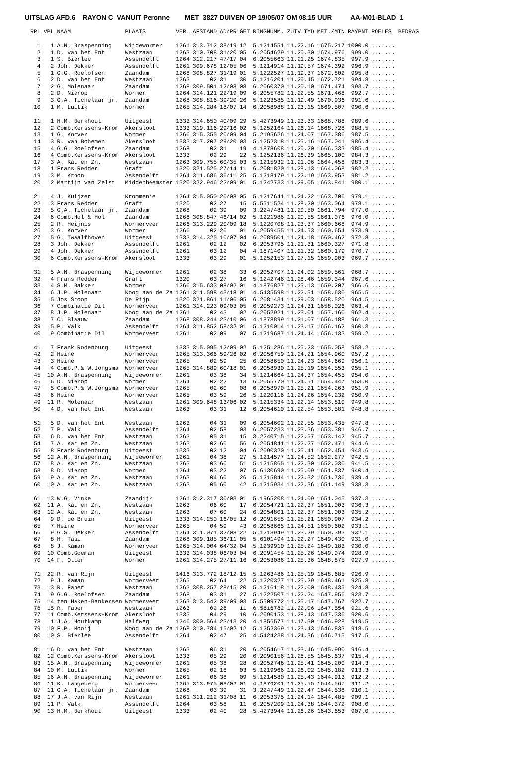UITSLAG AFD.6 RAYON C VANUIT Peronne MET 3827 DUIVEN OP 19/05/07 OM 08.15 UUR AA-M01-BLAD 1
| RPL | VPL | NAAM | PLAATS | VER. | AFSTAND | AD/PR | GET | RINGNUMM. | ZUIV.TYD | MET./MIN | RAYPNT | POELES | BEDRAG |
| --- | --- | --- | --- | --- | --- | --- | --- | --- | --- | --- | --- | --- | --- |
| 1 | 1 | A.N. Braspenning | Wijdewormer | 1261 | 313.712 | 38/19 | 12 | 5.1214551 | 11.22.16 | 1675.217 | 1000.0 | ....... | |
| 2 | 1 | D. van het Ent | Westzaan | 1263 | 310.708 | 31/20 | 05 | 6.2054629 | 11.20.30 | 1674.976 | 999.0 | ....... | |
| 3 | 1 | S. Bierlee | Assendelft | 1264 | 312.217 | 47/17 | 04 | 6.2055663 | 11.21.25 | 1674.835 | 997.9 | ....... | |
| 4 | 2 | Joh. Dekker | Assendelft | 1261 | 309.678 | 12/05 | 06 | 5.1214914 | 11.19.57 | 1674.392 | 996.9 | ....... | |
| 5 | 1 | G.G. Roelofsen | Zaandam | 1268 | 308.827 | 31/19 | 01 | 5.1222527 | 11.19.37 | 1672.802 | 995.8 | ....... | |
| 6 | 2 | D. van het Ent | Westzaan | 1263 | 02 | 31 | 30 | 5.1216201 | 11.20.45 | 1672.721 | 994.8 | ....... | |
| 7 | 2 | G. Molenaar | Zaandam | 1268 | 309.501 | 12/08 | 08 | 6.2060370 | 11.20.10 | 1671.474 | 993.7 | ....... | |
| 8 | 2 | D. Nierop | Wormer | 1264 | 314.121 | 22/19 | 09 | 6.2055782 | 11.22.55 | 1671.468 | 992.7 | ....... | |
| 9 | 3 | G.A. Tichelaar jr. | Zaandam | 1268 | 308.816 | 39/20 | 26 | 5.1223585 | 11.19.49 | 1670.936 | 991.6 | ....... | |
| 10 | 1 | M. Luttik | Wormer | 1265 | 314.284 | 18/07 | 14 | 6.2058988 | 11.23.15 | 1669.507 | 990.6 | ....... | |
| 11 | 1 | H.M. Berkhout | Uitgeest | 1333 | 314.650 | 40/09 | 29 | 5.4273949 | 11.23.33 | 1668.788 | 989.6 | ....... | |
| 12 | 2 | Comb.Kerssens-Krom | Akersloot | 1333 | 319.116 | 29/16 | 02 | 5.1252164 | 11.26.14 | 1668.728 | 988.5 | ....... | |
| 13 | 1 | G. Korver | Wormer | 1266 | 315.355 | 20/09 | 04 | 5.2195626 | 11.24.07 | 1667.386 | 987.5 | ....... | |
| 14 | 3 | R. van Bohemen | Akersloot | 1333 | 317.207 | 29/20 | 03 | 5.1252318 | 11.25.16 | 1667.041 | 986.4 | ....... | |
| 15 | 4 | G.G. Roelofsen | Zaandam | 1268 | 02 | 31 | 19 | 4.1878608 | 11.20.20 | 1666.333 | 985.4 | ....... | |
| 16 | 4 | Comb.Kerssens-Krom | Akersloot | 1333 | 02 | 29 | 22 | 5.1252136 | 11.26.39 | 1665.100 | 984.3 | ....... | |
| 17 | 3 | A. Kat en Zn. | Westzaan | 1263 | 309.755 | 60/35 | 03 | 5.1215932 | 11.21.06 | 1664.458 | 983.3 | ....... | |
| 18 | 1 | Frans Redder | Graft | 1320 | 321.525 | 27/14 | 11 | 6.2081820 | 11.28.13 | 1664.068 | 982.2 | ....... | |
| 19 | 3 | M. Kroon | Assendelft | 1264 | 311.686 | 36/11 | 25 | 5.1218179 | 11.22.19 | 1663.953 | 981.2 | ....... | |
| 20 | 2 | Martijn van Zelst | Middenbeemster | 1320 | 322.946 | 22/09 | 01 | 5.1242733 | 11.29.05 | 1663.841 | 980.1 | ....... | |
| 21 | 4 | J. Kuijzer | Krommenie | 1264 | 315.050 | 20/08 | 05 | 5.1217641 | 11.24.22 | 1663.706 | 979.1 | ....... | |
| 22 | 3 | Frans Redder | Graft | 1320 | 02 | 27 | 15 | 5.5511524 | 11.28.20 | 1663.064 | 978.1 | ....... | |
| 23 | 5 | G.A. Tichelaar jr. | Zaandam | 1268 | 02 | 39 | 09 | 3.2247481 | 11.20.50 | 1661.794 | 977.0 | ....... | |
| 24 | 6 | Comb.Hol & Hol | Zaandam | 1268 | 308.847 | 46/14 | 02 | 5.1221986 | 11.20.55 | 1661.076 | 976.0 | ....... | |
| 25 | 2 | R. Heijnis | Wormerveer | 1266 | 313.229 | 20/09 | 18 | 5.1220708 | 11.23.37 | 1660.668 | 974.9 | ....... | |
| 26 | 3 | G. Korver | Wormer | 1266 | 02 | 20 | 01 | 6.2059455 | 11.24.53 | 1660.654 | 973.9 | ....... | |
| 27 | 5 | G. Twaalfhoven | Uitgeest | 1333 | 314.325 | 10/07 | 04 | 6.2089501 | 11.24.18 | 1660.462 | 972.8 | ....... | |
| 28 | 3 | Joh. Dekker | Assendelft | 1261 | 02 | 12 | 02 | 6.2053795 | 11.21.31 | 1660.327 | 971.8 | ....... | |
| 29 | 4 | Joh. Dekker | Assendelft | 1261 | 03 | 12 | 04 | 4.1871407 | 11.21.32 | 1660.179 | 970.7 | ....... | |
| 30 | 6 | Comb.Kerssens-Krom | Akersloot | 1333 | 03 | 29 | 01 | 5.1252153 | 11.27.15 | 1659.903 | 969.7 | ....... | |
| 31 | 5 | A.N. Braspenning | Wijdewormer | 1261 | 02 | 38 | 33 | 6.2052707 | 11.24.02 | 1659.561 | 968.7 | ....... | |
| 32 | 4 | Frans Redder | Graft | 1320 | 03 | 27 | 16 | 5.1242746 | 11.28.46 | 1659.344 | 967.6 | ....... | |
| 33 | 4 | S.M. Bakker | Wormer | 1266 | 315.633 | 08/02 | 01 | 4.1876827 | 11.25.13 | 1659.207 | 966.6 | ....... | |
| 34 | 6 | J.P. Molenaar | Koog aan de Za | 1261 | 311.598 | 43/18 | 01 | 4.5435598 | 11.22.51 | 1658.630 | 965.5 | ....... | |
| 35 | 5 | Jos Stoop | De Rijp | 1320 | 321.861 | 11/06 | 05 | 6.2081431 | 11.29.03 | 1658.520 | 964.5 | ....... | |
| 36 | 7 | Combinatie Dil | Wormerveer | 1261 | 314.223 | 09/03 | 05 | 6.2059273 | 11.24.31 | 1658.026 | 963.4 | ....... | |
| 37 | 8 | J.P. Molenaar | Koog aan de Za | 1261 | 02 | 43 | 02 | 6.2052921 | 11.23.01 | 1657.160 | 962.4 | ....... | |
| 38 | 7 | C. Blaauw | Zaandam | 1268 | 308.244 | 23/10 | 06 | 4.1878899 | 11.21.07 | 1656.188 | 961.3 | ....... | |
| 39 | 5 | P. Valk | Assendelft | 1264 | 311.852 | 58/32 | 01 | 5.1210014 | 11.23.17 | 1656.162 | 960.3 | ....... | |
| 40 | 9 | Combinatie Dil | Wormerveer | 1261 | 02 | 09 | 07 | 5.1219687 | 11.24.44 | 1656.133 | 959.2 | ....... | |
| 41 | 7 | Frank Rodenburg | Uitgeest | 1333 | 315.095 | 12/09 | 02 | 5.1251286 | 11.25.23 | 1655.058 | 958.2 | ....... | |
| 42 | 2 | Heine | Wormerveer | 1265 | 313.366 | 59/26 | 02 | 6.2056759 | 11.24.21 | 1654.960 | 957.2 | ....... | |
| 43 | 3 | Heine | Wormerveer | 1265 | 02 | 59 | 25 | 6.2058650 | 11.24.23 | 1654.669 | 956.1 | ....... | |
| 44 | 4 | Comb.P.& W.Jongsma | Wormerveer | 1265 | 314.889 | 60/18 | 01 | 6.2058930 | 11.25.19 | 1654.553 | 955.1 | ....... | |
| 45 | 10 | A.N. Braspenning | Wijdewormer | 1261 | 03 | 38 | 34 | 5.1214664 | 11.24.37 | 1654.455 | 954.0 | ....... | |
| 46 | 6 | D. Nierop | Wormer | 1264 | 02 | 22 | 13 | 6.2055770 | 11.24.51 | 1654.447 | 953.0 | ....... | |
| 47 | 5 | Comb.P.& W.Jongsma | Wormerveer | 1265 | 02 | 60 | 08 | 6.2058970 | 11.25.21 | 1654.263 | 951.9 | ....... | |
| 48 | 6 | Heine | Wormerveer | 1265 | 03 | 59 | 26 | 5.1220116 | 11.24.26 | 1654.232 | 950.9 | ....... | |
| 49 | 11 | R. Molenaar | Westzaan | 1261 | 309.648 | 13/06 | 02 | 5.1215334 | 11.22.14 | 1653.810 | 949.8 | ....... | |
| 50 | 4 | D. van het Ent | Westzaan | 1263 | 03 | 31 | 12 | 6.2054610 | 11.22.54 | 1653.581 | 948.8 | ....... | |
| 51 | 5 | D. van het Ent | Westzaan | 1263 | 04 | 31 | 09 | 6.2054602 | 11.22.55 | 1653.435 | 947.8 | ....... | |
| 52 | 7 | P. Valk | Assendelft | 1264 | 02 | 58 | 03 | 6.2057233 | 11.23.36 | 1653.381 | 946.7 | ....... | |
| 53 | 6 | D. van het Ent | Westzaan | 1263 | 05 | 31 | 15 | 3.2240715 | 11.22.57 | 1653.142 | 945.7 | ....... | |
| 54 | 7 | A. Kat en Zn. | Westzaan | 1263 | 02 | 60 | 56 | 6.2054841 | 11.22.27 | 1652.471 | 944.6 | ....... | |
| 55 | 8 | Frank Rodenburg | Uitgeest | 1333 | 02 | 12 | 04 | 6.2090320 | 11.25.41 | 1652.454 | 943.6 | ....... | |
| 56 | 12 | A.N. Braspenning | Wijdewormer | 1261 | 04 | 38 | 27 | 5.1214577 | 11.24.52 | 1652.277 | 942.5 | ....... | |
| 57 | 8 | A. Kat en Zn. | Westzaan | 1263 | 03 | 60 | 51 | 5.1215865 | 11.22.30 | 1652.030 | 941.5 | ....... | |
| 58 | 8 | D. Nierop | Wormer | 1264 | 03 | 22 | 07 | 5.6130690 | 11.25.09 | 1651.837 | 940.4 | ....... | |
| 59 | 9 | A. Kat en Zn. | Westzaan | 1263 | 04 | 60 | 26 | 5.1215844 | 11.22.32 | 1651.736 | 939.4 | ....... | |
| 60 | 10 | A. Kat en Zn. | Westzaan | 1263 | 05 | 60 | 42 | 5.1215934 | 11.22.36 | 1651.149 | 938.3 | ....... | |
| 61 | 13 | W.G. Vinke | Zaandijk | 1261 | 312.317 | 30/03 | 01 | 5.1965208 | 11.24.09 | 1651.045 | 937.3 | ....... | |
| 62 | 11 | A. Kat en Zn. | Westzaan | 1263 | 06 | 60 | 17 | 6.2054721 | 11.22.37 | 1651.003 | 936.3 | ....... | |
| 63 | 12 | A. Kat en Zn. | Westzaan | 1263 | 07 | 60 | 24 | 6.2054801 | 11.22.37 | 1651.003 | 935.2 | ....... | |
| 64 | 9 | D. de Bruin | Uitgeest | 1333 | 314.250 | 16/05 | 12 | 6.2091655 | 11.25.21 | 1650.907 | 934.2 | ....... | |
| 65 | 7 | Heine | Wormerveer | 1265 | 04 | 59 | 43 | 6.2058665 | 11.24.51 | 1650.602 | 933.1 | ....... | |
| 66 | 9 | G.S. Dekker | Assendelft | 1264 | 311.071 | 32/08 | 22 | 5.1218949 | 11.23.29 | 1650.393 | 932.1 | ....... | |
| 67 | 8 | H. Taai | Zaandam | 1268 | 309.185 | 36/11 | 05 | 5.6101494 | 11.22.27 | 1649.430 | 931.0 | ....... | |
| 68 | 8 | J. Kaman | Wormerveer | 1265 | 314.004 | 64/32 | 04 | 5.1239910 | 11.25.24 | 1649.183 | 930.0 | ....... | |
| 69 | 10 | Comb.Goeman | Uitgeest | 1333 | 314.038 | 06/03 | 04 | 6.2091454 | 11.25.26 | 1649.074 | 928.9 | ....... | |
| 70 | 14 | F. Otter | Wormer | 1261 | 314.275 | 27/11 | 16 | 6.2053086 | 11.25.36 | 1648.875 | 927.9 | ....... | |
| 71 | 22 | R. van Rijn | Uitgeest | 1416 | 313.772 | 18/12 | 15 | 5.1263486 | 11.25.19 | 1648.685 | 926.9 | ....... | |
| 72 | 9 | J. Kaman | Wormerveer | 1265 | 02 | 64 | 22 | 5.1220327 | 11.25.29 | 1648.461 | 925.8 | ....... | |
| 73 | 13 | R. Faber | Westzaan | 1263 | 308.257 | 28/15 | 20 | 5.1216118 | 11.22.00 | 1648.435 | 924.8 | ....... | |
| 74 | 9 | G.G. Roelofsen | Zaandam | 1268 | 03 | 31 | 27 | 5.1222507 | 11.22.24 | 1647.956 | 923.7 | ....... | |
| 75 | 14 | ten Haken-Bankersen | Wormerveer | 1263 | 313.542 | 39/09 | 03 | 5.5509772 | 11.25.17 | 1647.767 | 922.7 | ....... | |
| 76 | 15 | R. Faber | Westzaan | 1263 | 02 | 28 | 11 | 6.5616782 | 11.22.06 | 1647.554 | 921.6 | ....... | |
| 77 | 11 | Comb.Kerssens-Krom | Akersloot | 1333 | 04 | 29 | 10 | 6.2090153 | 11.28.43 | 1647.336 | 920.6 | ....... | |
| 78 | 1 | J.A. Houtkamp | Halfweg | 1246 | 300.564 | 23/13 | 20 | 4.1856577 | 11.17.30 | 1646.928 | 919.5 | ....... | |
| 79 | 10 | F.P. Mooij | Koog aan de Za | 1268 | 310.784 | 15/02 | 12 | 5.1252369 | 11.23.43 | 1646.833 | 918.5 | ....... | |
| 80 | 10 | S. Bierlee | Assendelft | 1264 | 02 | 47 | 25 | 4.5424238 | 11.24.36 | 1646.715 | 917.5 | ....... | |
| 81 | 16 | D. van het Ent | Westzaan | 1263 | 06 | 31 | 20 | 6.2054617 | 11.23.46 | 1645.990 | 916.4 | ....... | |
| 82 | 12 | Comb.Kerssens-Krom | Akersloot | 1333 | 05 | 29 | 20 | 6.2090156 | 11.28.55 | 1645.637 | 915.4 | ....... | |
| 83 | 15 | A.N. Braspenning | Wijdewormer | 1261 | 05 | 38 | 28 | 6.2052746 | 11.25.41 | 1645.200 | 914.3 | ....... | |
| 84 | 10 | M. Luttik | Wormer | 1265 | 02 | 18 | 03 | 5.1219966 | 11.26.02 | 1645.182 | 913.3 | ....... | |
| 85 | 16 | A.N. Braspenning | Wijdewormer | 1261 | 06 | 38 | 09 | 5.1214580 | 11.25.43 | 1644.913 | 912.2 | ....... | |
| 86 | 11 | K. Langeberg | Wormerveer | 1265 | 313.975 | 08/02 | 01 | 4.1876201 | 11.25.55 | 1644.567 | 911.2 | ....... | |
| 87 | 11 | G.A. Tichelaar jr. | Zaandam | 1268 | 03 | 39 | 31 | 3.2247449 | 11.22.47 | 1644.538 | 910.1 | ....... | |
| 88 | 17 | J.A. van Rijn | Westzaan | 1261 | 311.212 | 31/08 | 11 | 6.2053375 | 11.24.14 | 1644.485 | 909.1 | ....... | |
| 89 | 11 | P. Valk | Assendelft | 1264 | 03 | 58 | 11 | 6.2057209 | 11.24.38 | 1644.372 | 908.0 | ....... | |
| 90 | 13 | H.M. Berkhout | Uitgeest | 1333 | 02 | 40 | 28 | 5.4273944 | 11.26.26 | 1643.653 | 907.0 | ....... | |